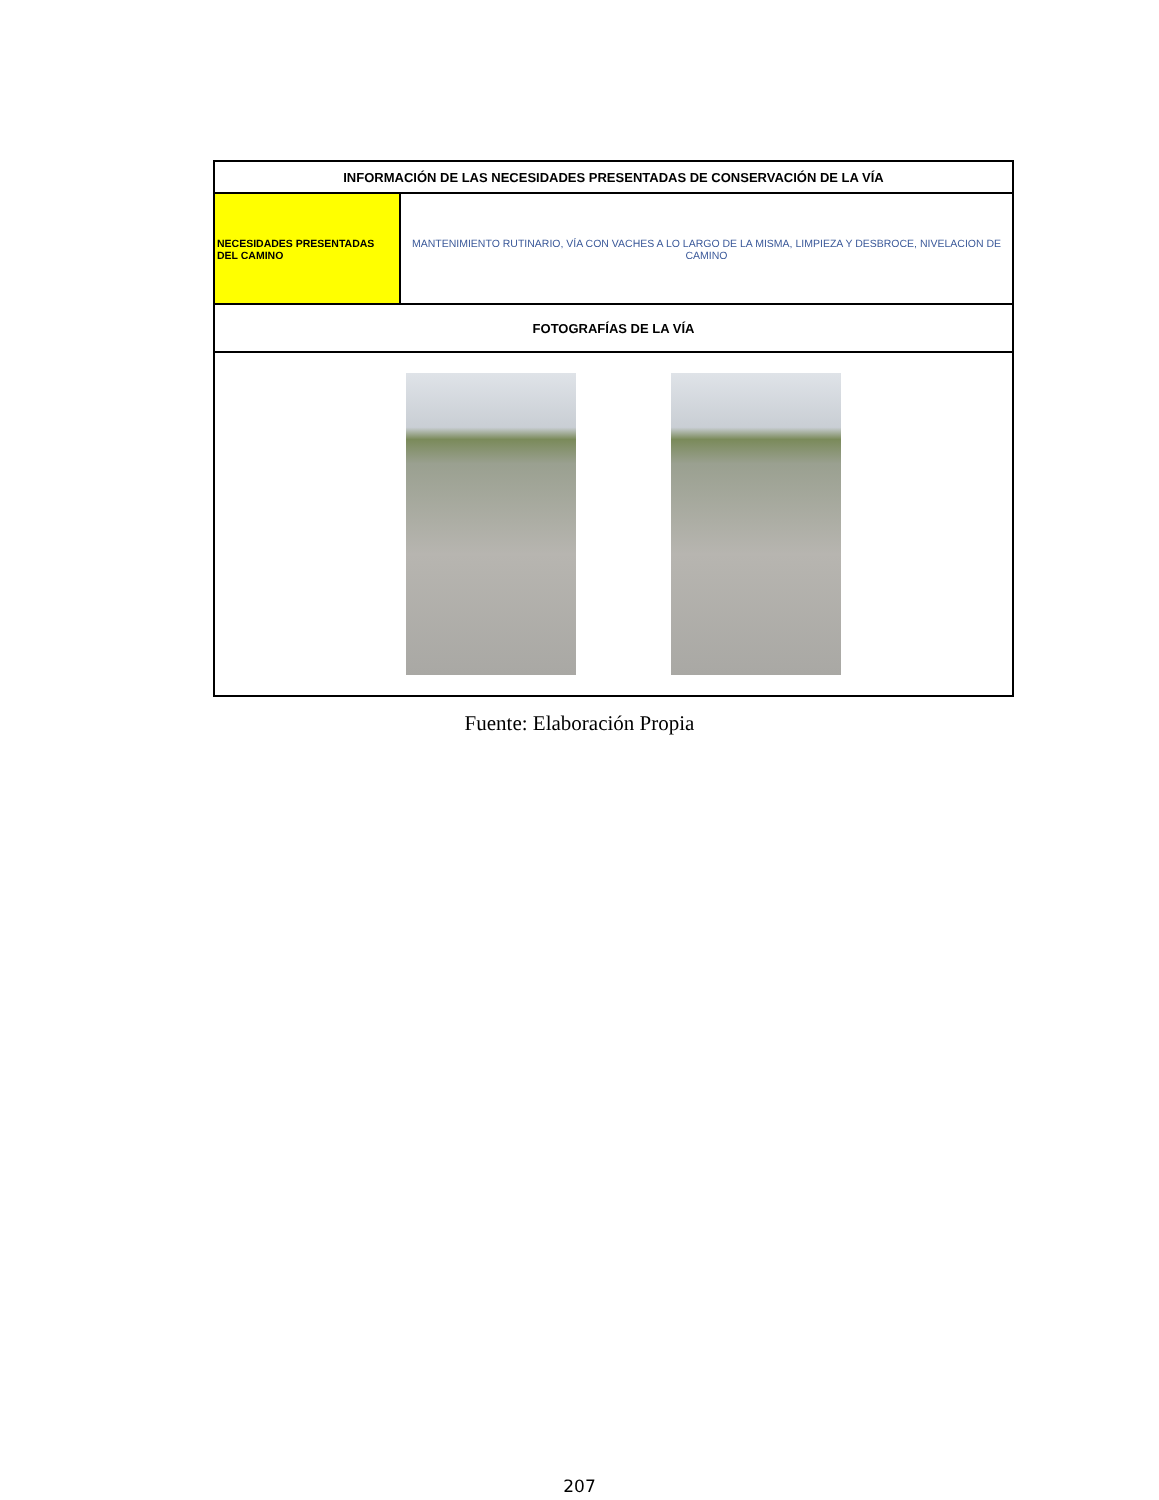| INFORMACIÓN DE LAS NECESIDADES PRESENTADAS DE CONSERVACIÓN DE LA VÍA | |
| --- | --- |
| NECESIDADES PRESENTADAS DEL CAMINO | MANTENIMIENTO RUTINARIO, VÍA CON VACHES A LO LARGO DE LA MISMA, LIMPIEZA Y DESBROCE, NIVELACION DE CAMINO |
| FOTOGRAFÍAS DE LA VÍA | |
Fuente: Elaboración Propia
207